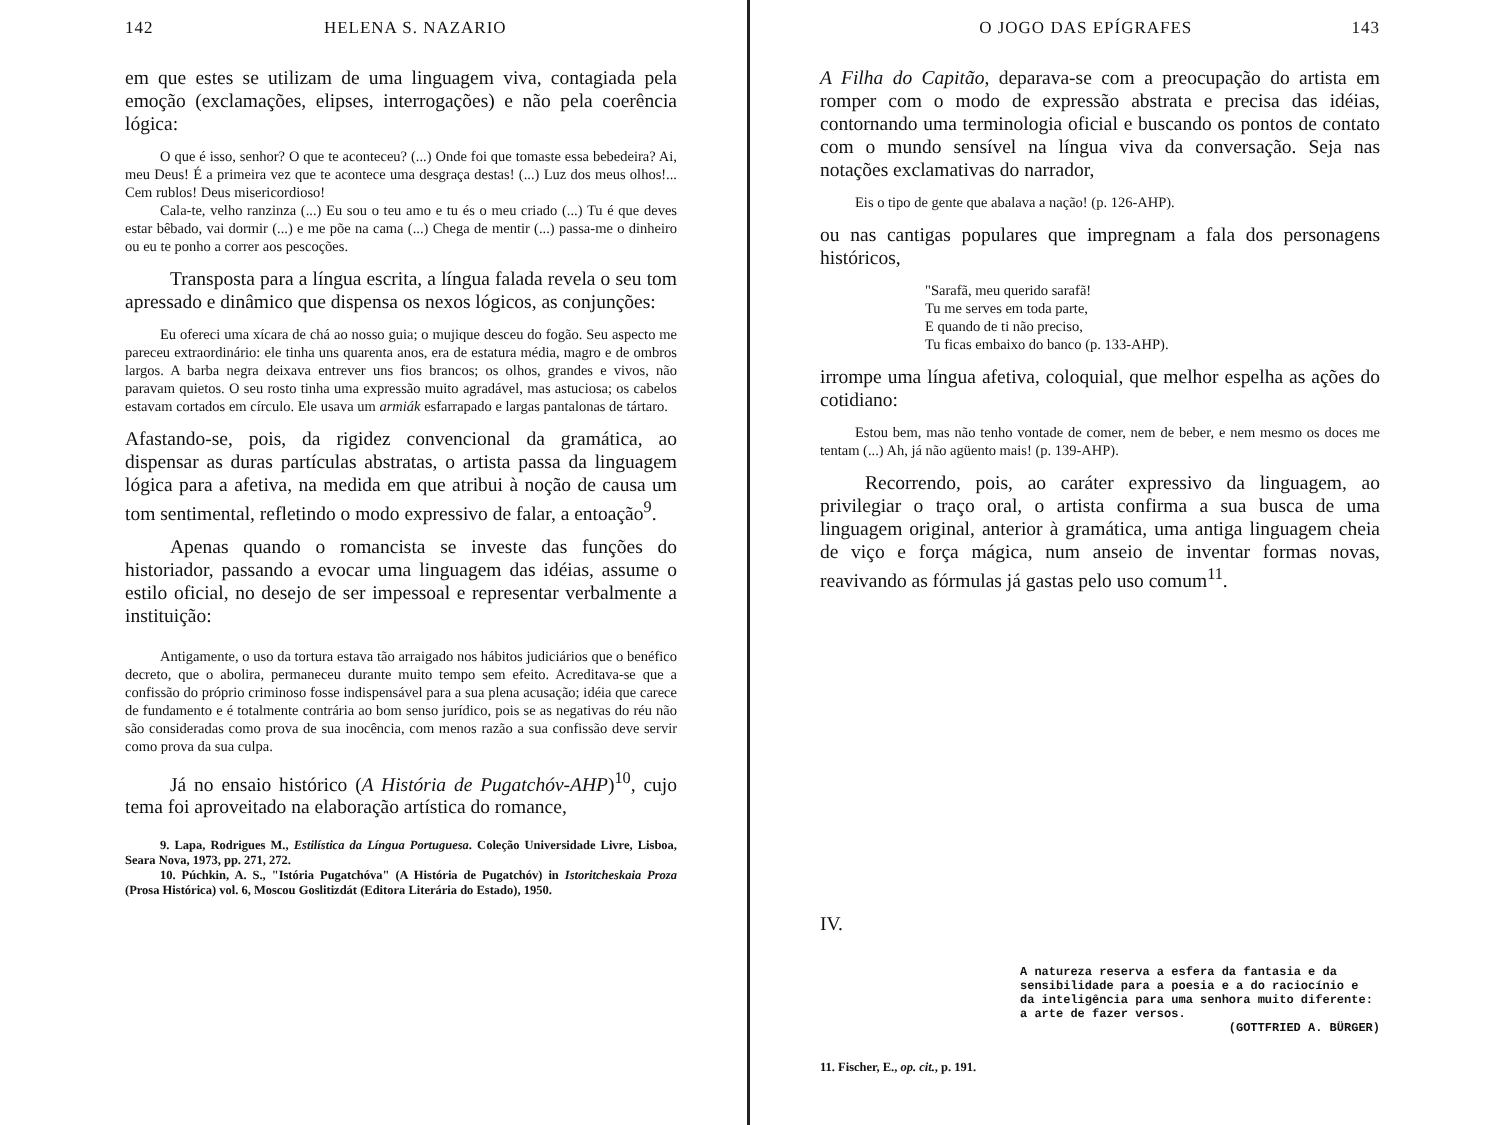142 HELENA S. NAZARIO
em que estes se utilizam de uma linguagem viva, contagiada pela emoção (exclamações, elipses, interrogações) e não pela coerência lógica:
O que é isso, senhor? O que te aconteceu? (...) Onde foi que tomaste essa bebedeira? Ai, meu Deus! É a primeira vez que te acontece uma desgraça destas! (...) Luz dos meus olhos!... Cem rublos! Deus misericordioso!
Cala-te, velho ranzinza (...) Eu sou o teu amo e tu és o meu criado (...) Tu é que deves estar bêbado, vai dormir (...) e me põe na cama (...) Chega de mentir (...) passa-me o dinheiro ou eu te ponho a correr aos pescoções.
Transposta para a língua escrita, a língua falada revela o seu tom apressado e dinâmico que dispensa os nexos lógicos, as conjunções:
Eu ofereci uma xícara de chá ao nosso guia; o mujique desceu do fogão. Seu aspecto me pareceu extraordinário: ele tinha uns quarenta anos, era de estatura média, magro e de ombros largos. A barba negra deixava entrever uns fios brancos; os olhos, grandes e vivos, não paravam quietos. O seu rosto tinha uma expressão muito agradável, mas astuciosa; os cabelos estavam cortados em círculo. Ele usava um armiák esfarrapado e largas pantalonas de tártaro.
Afastando-se, pois, da rigidez convencional da gramática, ao dispensar as duras partículas abstratas, o artista passa da linguagem lógica para a afetiva, na medida em que atribui à noção de causa um tom sentimental, refletindo o modo expressivo de falar, a entoação<sup>9</sup>.
Apenas quando o romancista se investe das funções do historiador, passando a evocar uma linguagem das idéias, assume o estilo oficial, no desejo de ser impessoal e representar verbalmente a instituição:
Antigamente, o uso da tortura estava tão arraigado nos hábitos judiciários que o benéfico decreto, que o abolira, permaneceu durante muito tempo sem efeito. Acreditava-se que a confissão do próprio criminoso fosse indispensável para a sua plena acusação; idéia que carece de fundamento e é totalmente contrária ao bom senso jurídico, pois se as negativas do réu não são consideradas como prova de sua inocência, com menos razão a sua confissão deve servir como prova da sua culpa.
Já no ensaio histórico (A História de Pugatchóv-AHP)<sup>10</sup>, cujo tema foi aproveitado na elaboração artística do romance,
9. Lapa, Rodrigues M., Estilística da Língua Portuguesa. Coleção Universidade Livre, Lisboa, Seara Nova, 1973, pp. 271, 272.
10. Púchkin, A. S., "Istória Pugatchóva" (A História de Pugatchóv) in Istoritcheskaia Proza (Prosa Histórica) vol. 6, Moscou Goslitizdát (Editora Literária do Estado), 1950.
O JOGO DAS EPÍGRAFES 143
A Filha do Capitão, deparava-se com a preocupação do artista em romper com o modo de expressão abstrata e precisa das idéias, contornando uma terminologia oficial e buscando os pontos de contato com o mundo sensível na língua viva da conversação. Seja nas notações exclamativas do narrador,
Eis o tipo de gente que abalava a nação! (p. 126-AHP).
ou nas cantigas populares que impregnam a fala dos personagens históricos,
"Sarafã, meu querido sarafã!
Tu me serves em toda parte,
E quando de ti não preciso,
Tu ficas embaixo do banco (p. 133-AHP).
irrompe uma língua afetiva, coloquial, que melhor espelha as ações do cotidiano:
Estou bem, mas não tenho vontade de comer, nem de beber, e nem mesmo os doces me tentam (...) Ah, já não agüento mais! (p. 139-AHP).
Recorrendo, pois, ao caráter expressivo da linguagem, ao privilegiar o traço oral, o artista confirma a sua busca de uma linguagem original, anterior à gramática, uma antiga linguagem cheia de viço e força mágica, num anseio de inventar formas novas, reavivando as fórmulas já gastas pelo uso comum<sup>11</sup>.
IV.
A natureza reserva a esfera da fantasia e da sensibilidade para a poesia e a do raciocínio e da inteligência para uma senhora muito diferente: a arte de fazer versos.
(GOTTFRIED A. BÜRGER)
11. Fischer, E., op. cit., p. 191.